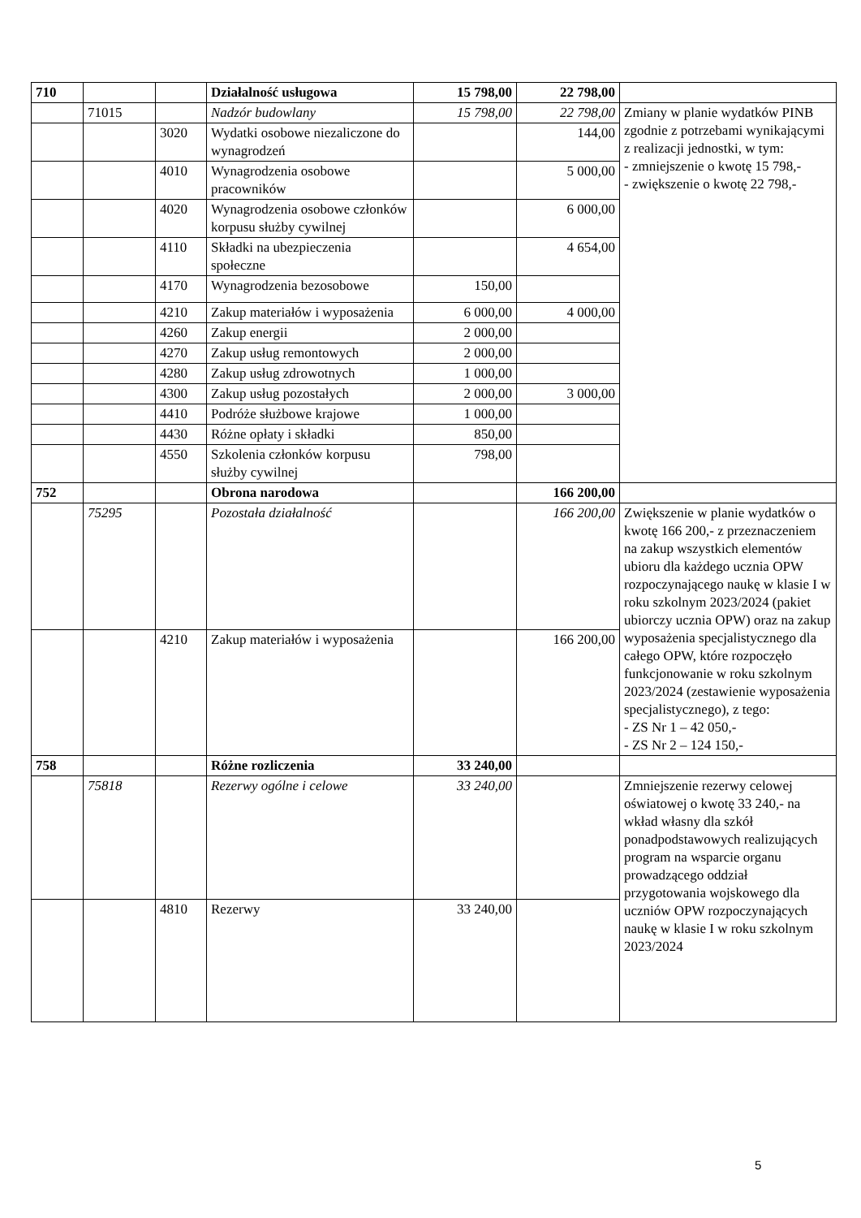| 710 | | | Działalność usługowa | 15 798,00 | 22 798,00 | |
| | 71015 | | Nadzór budowlany | 15 798,00 | 22 798,00 | Zmiany w planie wydatków PINB zgodnie z potrzebami wynikającymi z realizacji jednostki, w tym: - zmniejszenie o kwotę 15 798,- - zwiększenie o kwotę 22 798,- |
| | | 3020 | Wydatki osobowe niezaliczone do wynagrodzeń | | 144,00 | |
| | | 4010 | Wynagrodzenia osobowe pracowników | | 5 000,00 | |
| | | 4020 | Wynagrodzenia osobowe członków korpusu służby cywilnej | | 6 000,00 | |
| | | 4110 | Składki na ubezpieczenia społeczne | | 4 654,00 | |
| | | 4170 | Wynagrodzenia bezosobowe | 150,00 | | |
| | | 4210 | Zakup materiałów i wyposażenia | 6 000,00 | 4 000,00 | |
| | | 4260 | Zakup energii | 2 000,00 | | |
| | | 4270 | Zakup usług remontowych | 2 000,00 | | |
| | | 4280 | Zakup usług zdrowotnych | 1 000,00 | | |
| | | 4300 | Zakup usług pozostałych | 2 000,00 | 3 000,00 | |
| | | 4410 | Podróże służbowe krajowe | 1 000,00 | | |
| | | 4430 | Różne opłaty i składki | 850,00 | | |
| | | 4550 | Szkolenia członków korpusu służby cywilnej | 798,00 | | |
| 752 | | | Obrona narodowa | | 166 200,00 | |
| | 75295 | | Pozostała działalność | | 166 200,00 | Zwiększenie w planie wydatków o kwotę 166 200,- z przeznaczeniem na zakup wszystkich elementów ubioru dla każdego ucznia OPW rozpoczynającego naukę w klasie I w roku szkolnym 2023/2024 (pakiet ubiorczy ucznia OPW) oraz na zakup wyposażenia specjalistycznego dla całego OPW, które rozpoczęło funkcjonowanie w roku szkolnym 2023/2024 (zestawienie wyposażenia specjalistycznego), z tego: - ZS Nr 1 – 42 050,- - ZS Nr 2 – 124 150,- |
| | | 4210 | Zakup materiałów i wyposażenia | | 166 200,00 | |
| 758 | | | Różne rozliczenia | 33 240,00 | | |
| | 75818 | | Rezerwy ogólne i celowe | 33 240,00 | | Zmniejszenie rezerwy celowej oświatowej o kwotę 33 240,- na wkład własny dla szkół ponadpodstawowych realizujących program na wsparcie organu prowadzącego oddział przygotowania wojskowego dla uczniów OPW rozpoczynających naukę w klasie I w roku szkolnym 2023/2024 |
| | | 4810 | Rezerwy | 33 240,00 | | |
5